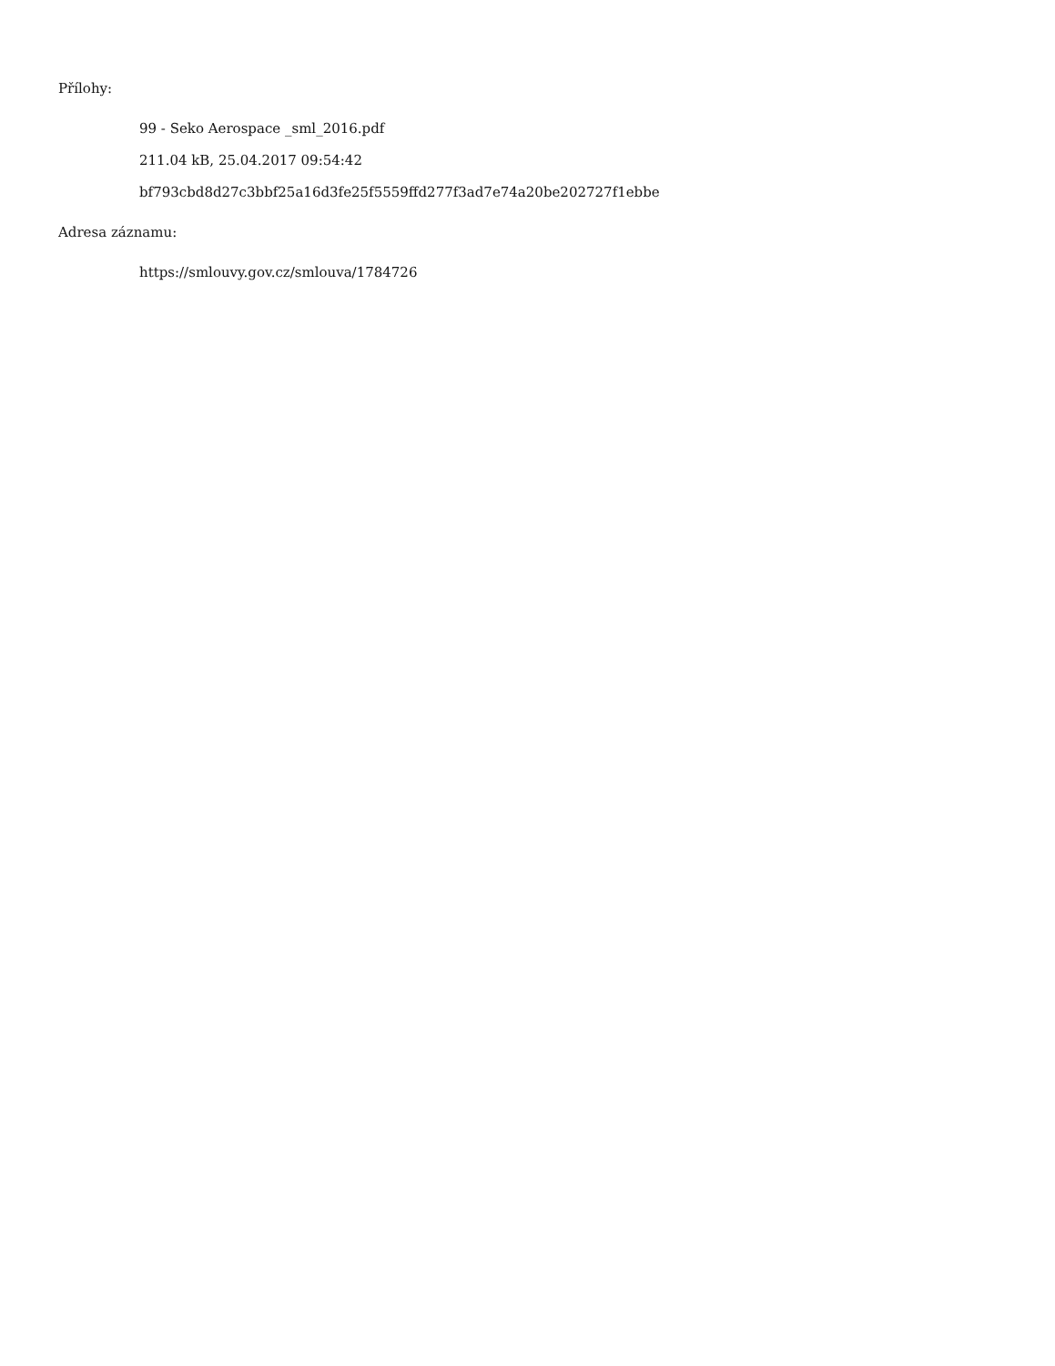Přílohy:
99 - Seko Aerospace _sml_2016.pdf
211.04 kB, 25.04.2017 09:54:42
bf793cbd8d27c3bbf25a16d3fe25f5559ffd277f3ad7e74a20be202727f1ebbe
Adresa záznamu:
https://smlouvy.gov.cz/smlouva/1784726